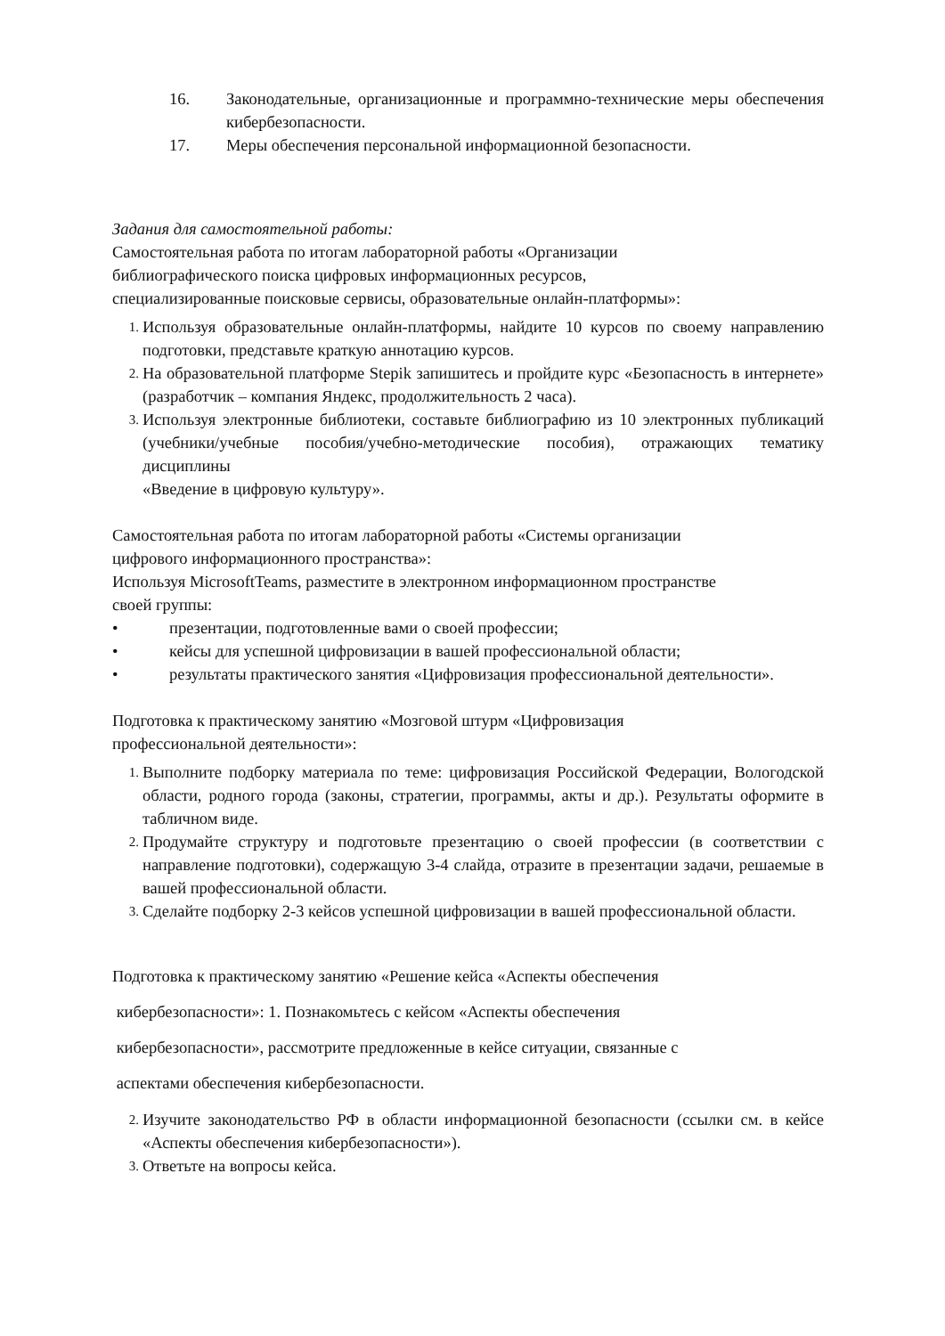16. Законодательные, организационные и программно-технические меры обеспечения кибербезопасности.
17. Меры обеспечения персональной информационной безопасности.
Задания для самостоятельной работы:
Самостоятельная работа по итогам лабораторной работы «Организации
библиографического поиска цифровых информационных ресурсов,
специализированные поисковые сервисы, образовательные онлайн-платформы»:
1. Используя образовательные онлайн-платформы, найдите 10 курсов по своему направлению подготовки, представьте краткую аннотацию курсов.
2. На образовательной платформе Stepik запишитесь и пройдите курс «Безопасность в интернете» (разработчик – компания Яндекс, продолжительность 2 часа).
3. Используя электронные библиотеки, составьте библиографию из 10 электронных публикаций (учебники/учебные пособия/учебно-методические пособия), отражающих тематику дисциплины
«Введение в цифровую культуру».
Самостоятельная работа по итогам лабораторной работы «Системы организации
цифрового информационного пространства»:
Используя MicrosoftTeams, разместите в электронном информационном пространстве
своей группы:
• презентации, подготовленные вами о своей профессии;
• кейсы для успешной цифровизации в вашей профессиональной области;
• результаты практического занятия «Цифровизация профессиональной деятельности».
Подготовка к практическому занятию «Мозговой штурм «Цифровизация
профессиональной деятельности»:
1. Выполните подборку материала по теме: цифровизация Российской Федерации, Вологодской области, родного города (законы, стратегии, программы, акты и др.). Результаты оформите в табличном виде.
2. Продумайте структуру и подготовьте презентацию о своей профессии (в соответствии с направление подготовки), содержащую 3-4 слайда, отразите в презентации задачи, решаемые в вашей профессиональной области.
3. Сделайте подборку 2-3 кейсов успешной цифровизации в вашей профессиональной области.
Подготовка к практическому занятию «Решение кейса «Аспекты обеспечения
кибербезопасности»: 1. Познакомьтесь с кейсом «Аспекты обеспечения
кибербезопасности», рассмотрите предложенные в кейсе ситуации, связанные с
аспектами обеспечения кибербезопасности.
2. Изучите законодательство РФ в области информационной безопасности (ссылки см. в кейсе «Аспекты обеспечения кибербезопасности»).
3. Ответьте на вопросы кейса.